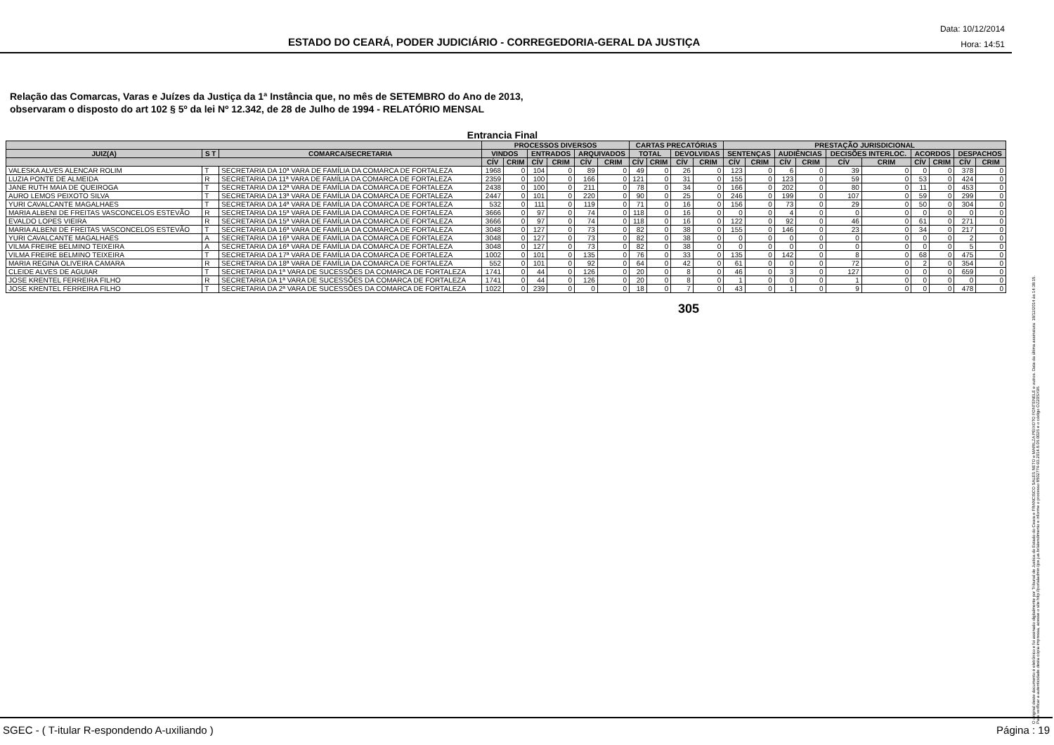ESTADO DO CEARÁ, PODER JUDICIÁRIO - CORREGEDORIA-GERAL DA JUSTIÇA
Data: 10/12/2014
Hora: 14:51
Relação das Comarcas, Varas e Juízes da Justiça da 1ª Instância que, no mês de SETEMBRO do Ano de 2013,
observaram o disposto do art 102 § 5º da lei Nº 12.342, de 28 de Julho de 1994 - RELATÓRIO MENSAL
Entrancia Final
| | | | PROCESSOS DIVERSOS | | | | | | CARTAS PRECATÓRIAS | | | | PRESTAÇÃO JURISDICIONAL | | | | | | | | | |
| --- | --- | --- | --- | --- | --- | --- | --- | --- | --- | --- | --- | --- | --- | --- | --- | --- | --- | --- | --- | --- | --- | --- |
| JUIZ(A) | S T | COMARCA/SECRETARIA | VINDOS | | ENTRADOS | | ARQUIVADOS | | TOTAL | | DEVOLVIDAS | | SENTENÇAS | | AUDIÊNCIAS | | DECISÕES INTERLOC. | | ACORDOS | | DESPACHOS | |
| | | | CÍV | CRIM | CÍV | CRIM | CÍV | CRIM | CÍV | CRIM | CÍV | CRIM | CÍV | CRIM | CÍV | CRIM | CÍV | CRIM | CÍV | CRIM | CÍV | CRIM |
| VALESKA ALVES ALENCAR ROLIM | T | SECRETARIA DA 10ª VARA DE FAMÍLIA DA COMARCA DE FORTALEZA | 1968 | 0 | 104 | 0 | 89 | 0 | 49 | 0 | 26 | 0 | 123 | 0 | 6 | 0 | 39 | 0 | 0 | 0 | 378 | 0 |
| LUZIA PONTE DE ALMEIDA | R | SECRETARIA DA 11ª VARA DE FAMÍLIA DA COMARCA DE FORTALEZA | 2359 | 0 | 100 | 0 | 166 | 0 | 121 | 0 | 31 | 0 | 155 | 0 | 123 | 0 | 59 | 0 | 53 | 0 | 424 | 0 |
| JANE RUTH MAIA DE QUEIROGA | T | SECRETARIA DA 12ª VARA DE FAMÍLIA DA COMARCA DE FORTALEZA | 2438 | 0 | 100 | 0 | 211 | 0 | 78 | 0 | 34 | 0 | 166 | 0 | 202 | 0 | 80 | 0 | 11 | 0 | 453 | 0 |
| AURO LEMOS PEIXOTO SILVA | T | SECRETARIA DA 13ª VARA DE FAMÍLIA DA COMARCA DE FORTALEZA | 2447 | 0 | 101 | 0 | 220 | 0 | 90 | 0 | 25 | 0 | 246 | 0 | 199 | 0 | 107 | 0 | 59 | 0 | 299 | 0 |
| YURI CAVALCANTE MAGALHAES | T | SECRETARIA DA 14ª VARA DE FAMÍLIA DA COMARCA DE FORTALEZA | 532 | 0 | 111 | 0 | 119 | 0 | 71 | 0 | 16 | 0 | 156 | 0 | 73 | 0 | 29 | 0 | 50 | 0 | 304 | 0 |
| MARIA ALBENI DE FREITAS VASCONCELOS ESTEVÃO | R | SECRETARIA DA 15ª VARA DE FAMÍLIA DA COMARCA DE FORTALEZA | 3666 | 0 | 97 | 0 | 74 | 0 | 118 | 0 | 16 | 0 | 0 | 0 | 4 | 0 | 0 | 0 | 0 | 0 | 0 | 0 |
| EVALDO LOPES VIEIRA | R | SECRETARIA DA 15ª VARA DE FAMÍLIA DA COMARCA DE FORTALEZA | 3666 | 0 | 97 | 0 | 74 | 0 | 118 | 0 | 16 | 0 | 122 | 0 | 92 | 0 | 46 | 0 | 61 | 0 | 271 | 0 |
| MARIA ALBENI DE FREITAS VASCONCELOS ESTEVÃO | T | SECRETARIA DA 16ª VARA DE FAMÍLIA DA COMARCA DE FORTALEZA | 3048 | 0 | 127 | 0 | 73 | 0 | 82 | 0 | 38 | 0 | 155 | 0 | 146 | 0 | 23 | 0 | 34 | 0 | 217 | 0 |
| YURI CAVALCANTE MAGALHAES | A | SECRETARIA DA 16ª VARA DE FAMÍLIA DA COMARCA DE FORTALEZA | 3048 | 0 | 127 | 0 | 73 | 0 | 82 | 0 | 38 | 0 | 0 | 0 | 0 | 0 | 0 | 0 | 0 | 0 | 2 | 0 |
| VILMA FREIRE BELMINO TEIXEIRA | A | SECRETARIA DA 16ª VARA DE FAMÍLIA DA COMARCA DE FORTALEZA | 3048 | 0 | 127 | 0 | 73 | 0 | 82 | 0 | 38 | 0 | 0 | 0 | 0 | 0 | 0 | 0 | 0 | 0 | 5 | 0 |
| VILMA FREIRE BELMINO TEIXEIRA | T | SECRETARIA DA 17ª VARA DE FAMÍLIA DA COMARCA DE FORTALEZA | 1002 | 0 | 101 | 0 | 135 | 0 | 76 | 0 | 33 | 0 | 135 | 0 | 142 | 0 | 8 | 0 | 68 | 0 | 475 | 0 |
| MARIA REGINA OLIVEIRA CAMARA | R | SECRETARIA DA 18ª VARA DE FAMÍLIA DA COMARCA DE FORTALEZA | 552 | 0 | 101 | 0 | 92 | 0 | 64 | 0 | 42 | 0 | 61 | 0 | 0 | 0 | 72 | 0 | 2 | 0 | 354 | 0 |
| CLEIDE ALVES DE AGUIAR | T | SECRETARIA DA 1ª VARA DE SUCESSÕES DA COMARCA DE FORTALEZA | 1741 | 0 | 44 | 0 | 126 | 0 | 20 | 0 | 8 | 0 | 46 | 0 | 3 | 0 | 127 | 0 | 0 | 0 | 659 | 0 |
| JOSE KRENTEL FERREIRA FILHO | R | SECRETARIA DA 1ª VARA DE SUCESSÕES DA COMARCA DE FORTALEZA | 1741 | 0 | 44 | 0 | 126 | 0 | 20 | 0 | 8 | 0 | 1 | 0 | 0 | 0 | 1 | 0 | 0 | 0 | 0 | 0 |
| JOSE KRENTEL FERREIRA FILHO | T | SECRETARIA DA 2ª VARA DE SUCESSÕES DA COMARCA DE FORTALEZA | 1022 | 0 | 239 | 0 | 0 | 0 | 18 | 0 | 7 | 0 | 43 | 0 | 1 | 0 | 9 | 0 | 0 | 0 | 478 | 0 |
305
O original deste documento é eletrônico e foi assinado digitalmente por Tribunal de Justica do Estado do Ceara e FRANCISCO SALES NETO e MARILZA PEIXOTO FONTENELE e outros. Data da última assinatura: 18/12/2014 às 14:38:15.
Para verificar a autenticidade desta cópia impressa, acesse o site http://portaladmin.tjce.jus.br/atendimento e informe o processo 8502774-93.2014.8.06.0026 e o código OZ20SX96.
SGEC - ( T-itular R-espondendo A-uxiliando ) Página : 19